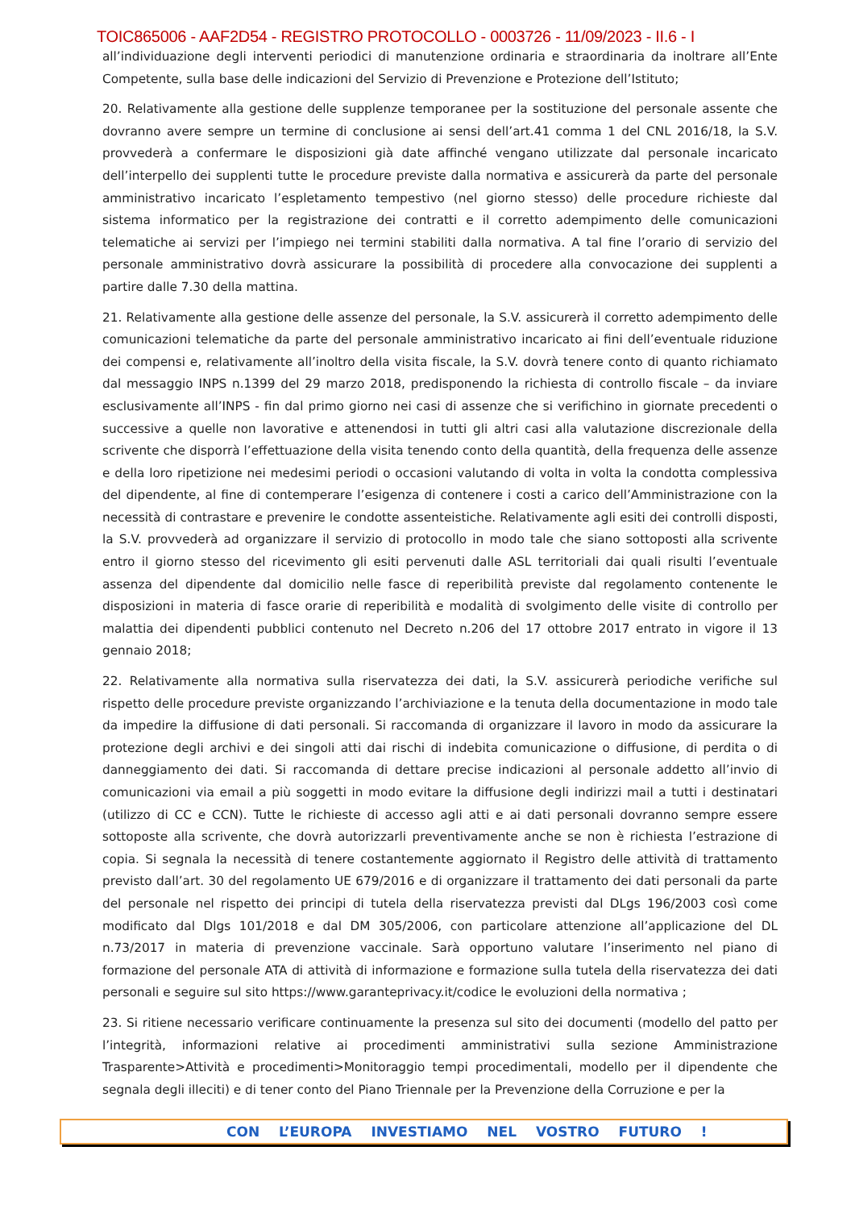TOIC865006 - AAF2D54 - REGISTRO PROTOCOLLO - 0003726 - 11/09/2023 - II.6 - I
all’individuazione degli interventi periodici di manutenzione ordinaria e straordinaria da inoltrare all’Ente Competente, sulla base delle indicazioni del Servizio di Prevenzione e Protezione dell’Istituto;
20. Relativamente alla gestione delle supplenze temporanee per la sostituzione del personale assente che dovranno avere sempre un termine di conclusione ai sensi dell’art.41 comma 1 del CNL 2016/18, la S.V. provvederà a confermare le disposizioni già date affinché vengano utilizzate dal personale incaricato dell’interpello dei supplenti tutte le procedure previste dalla normativa e assicurerà da parte del personale amministrativo incaricato l’espletamento tempestivo (nel giorno stesso) delle procedure richieste dal sistema informatico per la registrazione dei contratti e il corretto adempimento delle comunicazioni telematiche ai servizi per l’impiego nei termini stabiliti dalla normativa. A tal fine l’orario di servizio del personale amministrativo dovrà assicurare la possibilità di procedere alla convocazione dei supplenti a partire dalle 7.30 della mattina.
21. Relativamente alla gestione delle assenze del personale, la S.V. assicurerà il corretto adempimento delle comunicazioni telematiche da parte del personale amministrativo incaricato ai fini dell’eventuale riduzione dei compensi e, relativamente all’inoltro della visita fiscale, la S.V. dovrà tenere conto di quanto richiamato dal messaggio INPS n.1399 del 29 marzo 2018, predisponendo la richiesta di controllo fiscale – da inviare esclusivamente all’INPS - fin dal primo giorno nei casi di assenze che si verifichino in giornate precedenti o successive a quelle non lavorative e attenendosi in tutti gli altri casi alla valutazione discrezionale della scrivente che disporrà l’effettuazione della visita tenendo conto della quantità, della frequenza delle assenze e della loro ripetizione nei medesimi periodi o occasioni valutando di volta in volta la condotta complessiva del dipendente, al fine di contemperare l’esigenza di contenere i costi a carico dell’Amministrazione con la necessità di contrastare e prevenire le condotte assenteistiche. Relativamente agli esiti dei controlli disposti, la S.V. provvederà ad organizzare il servizio di protocollo in modo tale che siano sottoposti alla scrivente entro il giorno stesso del ricevimento gli esiti pervenuti dalle ASL territoriali dai quali risulti l’eventuale assenza del dipendente dal domicilio nelle fasce di reperibilità previste dal regolamento contenente le disposizioni in materia di fasce orarie di reperibilità e modalità di svolgimento delle visite di controllo per malattia dei dipendenti pubblici contenuto nel Decreto n.206 del 17 ottobre 2017 entrato in vigore il 13 gennaio 2018;
22. Relativamente alla normativa sulla riservatezza dei dati, la S.V. assicurerà periodiche verifiche sul rispetto delle procedure previste organizzando l’archiviazione e la tenuta della documentazione in modo tale da impedire la diffusione di dati personali. Si raccomanda di organizzare il lavoro in modo da assicurare la protezione degli archivi e dei singoli atti dai rischi di indebita comunicazione o diffusione, di perdita o di danneggiamento dei dati. Si raccomanda di dettare precise indicazioni al personale addetto all’invio di comunicazioni via email a più soggetti in modo evitare la diffusione degli indirizzi mail a tutti i destinatari (utilizzo di CC e CCN). Tutte le richieste di accesso agli atti e ai dati personali dovranno sempre essere sottoposte alla scrivente, che dovrà autorizzarli preventivamente anche se non è richiesta l’estrazione di copia. Si segnala la necessità di tenere costantemente aggiornato il Registro delle attività di trattamento previsto dall’art. 30 del regolamento UE 679/2016 e di organizzare il trattamento dei dati personali da parte del personale nel rispetto dei principi di tutela della riservatezza previsti dal DLgs 196/2003 così come modificato dal Dlgs 101/2018 e dal DM 305/2006, con particolare attenzione all’applicazione del DL n.73/2017 in materia di prevenzione vaccinale. Sarà opportuno valutare l’inserimento nel piano di formazione del personale ATA di attività di informazione e formazione sulla tutela della riservatezza dei dati personali e seguire sul sito https://www.garanteprivacy.it/codice le evoluzioni della normativa ;
23. Si ritiene necessario verificare continuamente la presenza sul sito dei documenti (modello del patto per l’integrità, informazioni relative ai procedimenti amministrativi sulla sezione Amministrazione Trasparente>Attività e procedimenti>Monitoraggio tempi procedimentali, modello per il dipendente che segnala degli illeciti) e di tener conto del Piano Triennale per la Prevenzione della Corruzione e per la
CON L’EUROPA INVESTIAMO NEL VOSTRO FUTURO !